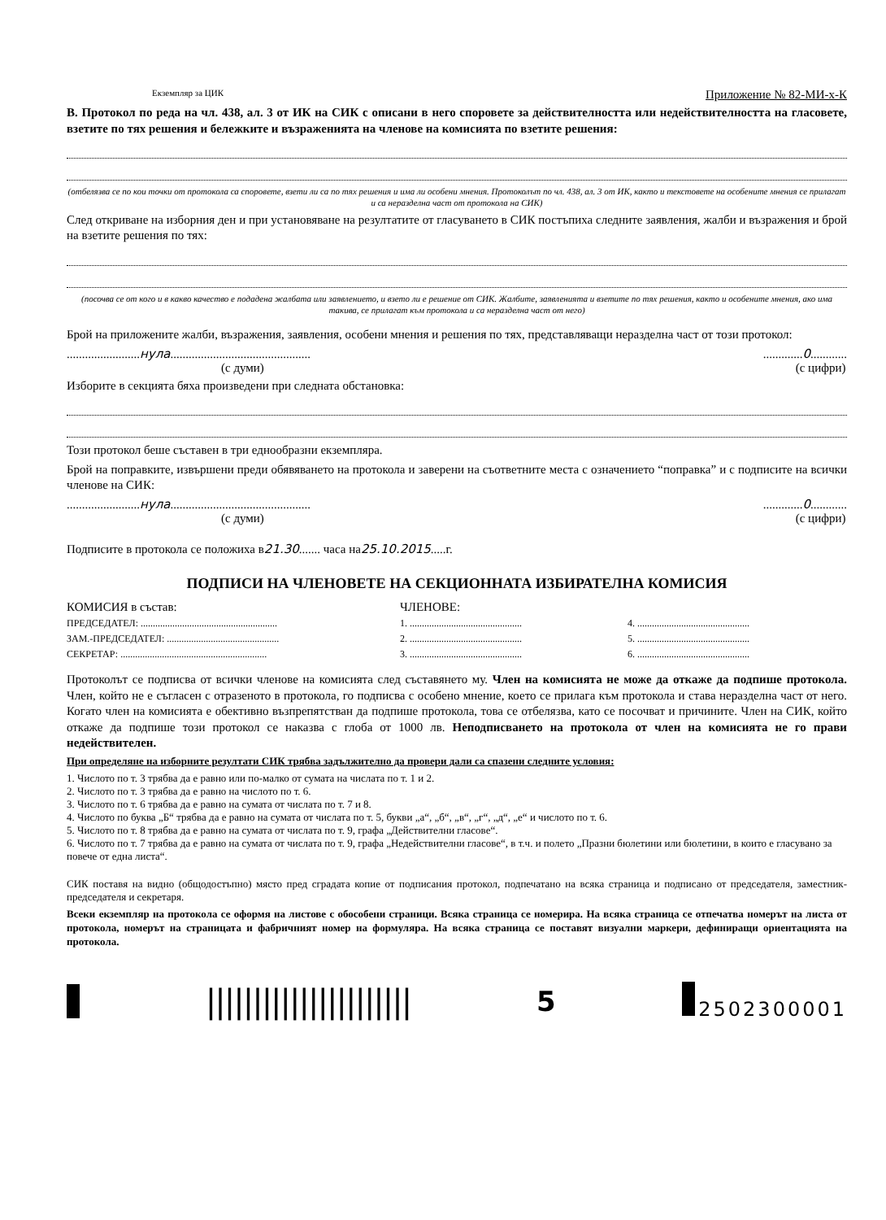Екземпляр за ЦИК Приложение № 82-МИ-х-К
В. Протокол по реда на чл. 438, ал. 3 от ИК на СИК с описани в него споровете за действителността или недействителността на гласовете, взетите по тях решения и бележките и възраженията на членове на комисията по взетите решения:
(отбелязва се по кои точки от протокола са споровете, взети ли са по тях решения и има ли особени мнения. Протоколът по чл. 438, ал. 3 от ИК, както и текстовете на особените мнения се прилагат и са неразделна част от протокола на СИК)
След откриване на изборния ден и при установяване на резултатите от гласуването в СИК постъпиха следните заявления, жалби и възражения и брой на взетите решения по тях:
(посочва се от кого и в какво качество е подадена жалбата или заявлението, и взето ли е решение от СИК. Жалбите, заявленията и взетите по тях решения, както и особените мнения, ако има такива, се прилагат към протокола и са неразделна част от него)
Брой на приложените жалби, възражения, заявления, особени мнения и решения по тях, представляващи неразделна част от този протокол:
........................нула..............................................
(с думи).............0............
(с цифри)
Изборите в секцията бяха произведени при следната обстановка:
Този протокол беше съставен в три еднообразни екземпляра.
Брой на поправките, извършени преди обявяването на протокола и заверени на съответните места с означението “поправка” и с подписите на всички членове на СИК:
........................нула..............................................
(с думи).............0............
(с цифри)
Подписите в протокола се положиха в21.30....... часа на25.10.2015.....г.
ПОДПИСИ НА ЧЛЕНОВЕТЕ НА СЕКЦИОННАТА ИЗБИРАТЕЛНА КОМИСИЯ
КОМИСИЯ в състав:
ЧЛЕНОВЕ:
ПРЕДСЕДАТЕЛ: ........................................................
1. ..............................................
4. ..............................................
ЗАМ.-ПРЕДСЕДАТЕЛ: ..............................................
2. ..............................................
5. ..............................................
СЕКРЕТАР: ............................................................
3. ..............................................
6. ..............................................
Протоколът се подписва от всички членове на комисията след съставянето му. Член на комисията не може да откаже да подпише протокола. Член, който не е съгласен с отразеното в протокола, го подписва с особено мнение, което се прилага към протокола и става неразделна част от него. Когато член на комисията е обективно възпрепятстван да подпише протокола, това се отбелязва, като се посочват и причините. Член на СИК, който откаже да подпише този протокол се наказва с глоба от 1000 лв. Неподписването на протокола от член на комисията не го прави недействителен.
При определяне на изборните резултати СИК трябва задължително да провери дали са спазени следните условия:
1. Числото по т. 3 трябва да е равно или по-малко от сумата на числата по т. 1 и 2.
2. Числото по т. 3 трябва да е равно на числото по т. 6.
3. Числото по т. 6 трябва да е равно на сумата от числата по т. 7 и 8.
4. Числото по буква „Б“ трябва да е равно на сумата от числата по т. 5, букви „а“, „б“, „в“, „г“, „д“, „е“ и числото по т. 6.
5. Числото по т. 8 трябва да е равно на сумата от числата по т. 9, графа „Действителни гласове“.
6. Числото по т. 7 трябва да е равно на сумата от числата по т. 9, графа „Недействителни гласове“, в т.ч. и полето „Празни бюлетини или бюлетини, в които е гласувано за повече от една листа“.
СИК поставя на видно (общодостъпно) място пред сградата копие от подписания протокол, подпечатано на всяка страница и подписано от председателя, заместник-председателя и секретаря.
Всеки екземпляр на протокола се оформя на листове с обособени страници. Всяка страница се номерира. На всяка страница се отпечатва номерът на листа от протокола, номерът на страницата и фабричният номер на формуляра. На всяка страница се поставят визуални маркери, дефиниращи ориентацията на протокола.
|||||||||||||||||||||| 5 2502300001